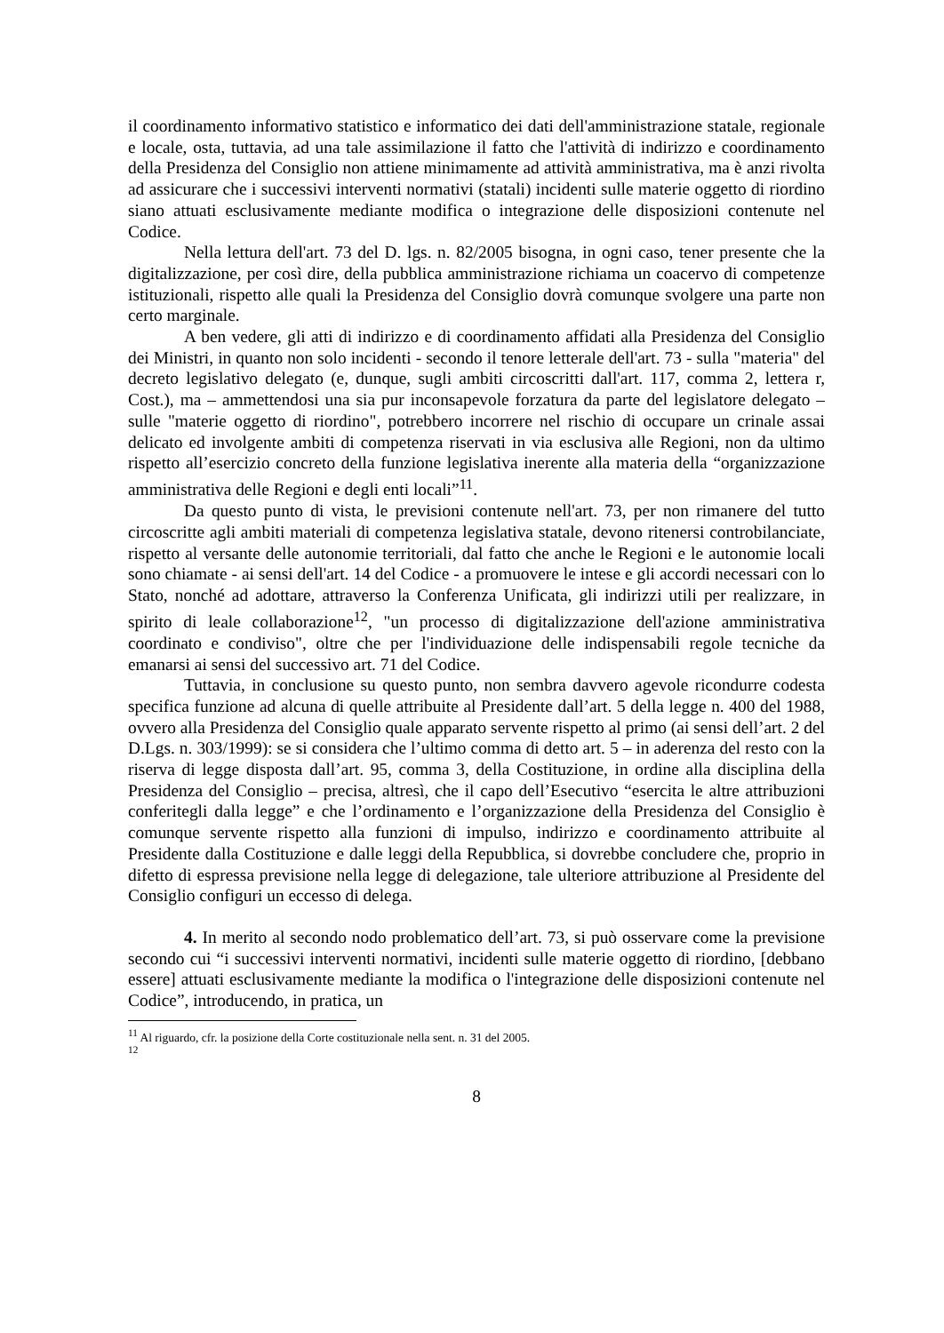il coordinamento informativo statistico e informatico dei dati dell'amministrazione statale, regionale e locale, osta, tuttavia, ad una tale assimilazione il fatto che l'attività di indirizzo e coordinamento della Presidenza del Consiglio non attiene minimamente ad attività amministrativa, ma è anzi rivolta ad assicurare che i successivi interventi normativi (statali) incidenti sulle materie oggetto di riordino siano attuati esclusivamente mediante modifica o integrazione delle disposizioni contenute nel Codice.
Nella lettura dell'art. 73 del D. lgs. n. 82/2005 bisogna, in ogni caso, tener presente che la digitalizzazione, per così dire, della pubblica amministrazione richiama un coacervo di competenze istituzionali, rispetto alle quali la Presidenza del Consiglio dovrà comunque svolgere una parte non certo marginale.
A ben vedere, gli atti di indirizzo e di coordinamento affidati alla Presidenza del Consiglio dei Ministri, in quanto non solo incidenti - secondo il tenore letterale dell'art. 73 - sulla "materia" del decreto legislativo delegato (e, dunque, sugli ambiti circoscritti dall'art. 117, comma 2, lettera r, Cost.), ma – ammettendosi una sia pur inconsapevole forzatura da parte del legislatore delegato – sulle "materie oggetto di riordino", potrebbero incorrere nel rischio di occupare un crinale assai delicato ed involgente ambiti di competenza riservati in via esclusiva alle Regioni, non da ultimo rispetto all’esercizio concreto della funzione legislativa inerente alla materia della “organizzazione amministrativa delle Regioni e degli enti locali”<sup>11</sup>.
Da questo punto di vista, le previsioni contenute nell'art. 73, per non rimanere del tutto circoscritte agli ambiti materiali di competenza legislativa statale, devono ritenersi controbilanciate, rispetto al versante delle autonomie territoriali, dal fatto che anche le Regioni e le autonomie locali sono chiamate - ai sensi dell'art. 14 del Codice - a promuovere le intese e gli accordi necessari con lo Stato, nonché ad adottare, attraverso la Conferenza Unificata, gli indirizzi utili per realizzare, in spirito di leale collaborazione<sup>12</sup>, "un processo di digitalizzazione dell'azione amministrativa coordinato e condiviso", oltre che per l'individuazione delle indispensabili regole tecniche da emanarsi ai sensi del successivo art. 71 del Codice.
Tuttavia, in conclusione su questo punto, non sembra davvero agevole ricondurre codesta specifica funzione ad alcuna di quelle attribuite al Presidente dall’art. 5 della legge n. 400 del 1988, ovvero alla Presidenza del Consiglio quale apparato servente rispetto al primo (ai sensi dell’art. 2 del D.Lgs. n. 303/1999): se si considera che l’ultimo comma di detto art. 5 – in aderenza del resto con la riserva di legge disposta dall’art. 95, comma 3, della Costituzione, in ordine alla disciplina della Presidenza del Consiglio – precisa, altresì, che il capo dell’Esecutivo “esercita le altre attribuzioni conferitegli dalla legge” e che l’ordinamento e l’organizzazione della Presidenza del Consiglio è comunque servente rispetto alla funzioni di impulso, indirizzo e coordinamento attribuite al Presidente dalla Costituzione e dalle leggi della Repubblica, si dovrebbe concludere che, proprio in difetto di espressa previsione nella legge di delegazione, tale ulteriore attribuzione al Presidente del Consiglio configuri un eccesso di delega.
4. In merito al secondo nodo problematico dell’art. 73, si può osservare come la previsione secondo cui “i successivi interventi normativi, incidenti sulle materie oggetto di riordino, [debbano essere] attuati esclusivamente mediante la modifica o l'integrazione delle disposizioni contenute nel Codice”, introducendo, in pratica, un
<sup>11</sup> Al riguardo, cfr. la posizione della Corte costituzionale nella sent. n. 31 del 2005.
<sup>12</sup>
8